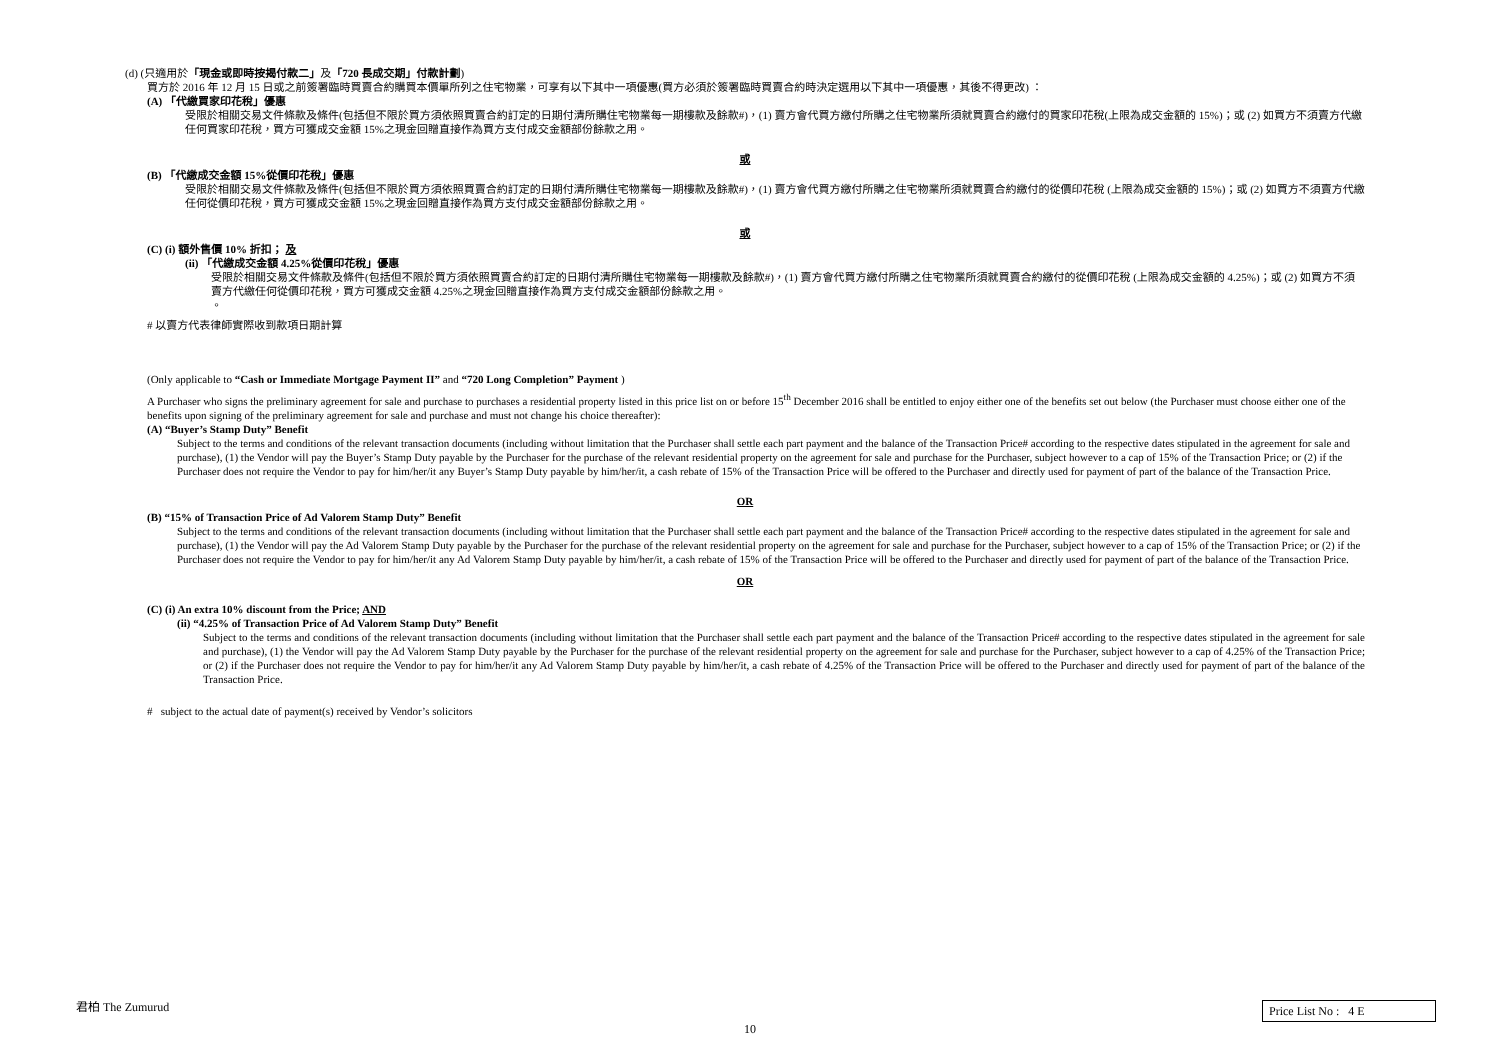(d) (只適用於「現金或即時按揭付款二」及「720 長成交期」付款計劃)
買方於 2016 年 12 月 15 日或之前簽署臨時買賣合約購買本價單所列之住宅物業，可享有以下其中一項優惠(買方必須於簽署臨時買賣合約時決定選用以下其中一項優惠，其後不得更改) ：
(A) 「代繳買家印花稅」優惠
受限於相關交易文件條款及條件(包括但不限於買方須依照買賣合約訂定的日期付清所購住宅物業每一期樓款及餘款#)，(1) 賣方會代買方繳付所購之住宅物業所須就買賣合約繳付的買家印花稅(上限為成交金額的 15%)；或 (2) 如買方不須賣方代繳任何買家印花稅，買方可獲成交金額 15%之現金回贈直接作為買方支付成交金額部份餘款之用。
或
(B) 「代繳成交金額 15%從價印花稅」優惠
受限於相關交易文件條款及條件(包括但不限於買方須依照買賣合約訂定的日期付清所購住宅物業每一期樓款及餘款#)，(1) 賣方會代買方繳付所購之住宅物業所須就買賣合約繳付的從價印花稅 (上限為成交金額的 15%)；或 (2) 如買方不須賣方代繳任何從價印花稅，買方可獲成交金額 15%之現金回贈直接作為買方支付成交金額部份餘款之用。
或
(C) (i) 額外售價 10% 折扣； 及
(ii) 「代繳成交金額 4.25%從價印花稅」優惠
受限於相關交易文件條款及條件(包括但不限於買方須依照買賣合約訂定的日期付清所購住宅物業每一期樓款及餘款#)，(1) 賣方會代買方繳付所購之住宅物業所須就買賣合約繳付的從價印花稅 (上限為成交金額的 4.25%)；或 (2) 如買方不須賣方代繳任何從價印花稅，買方可獲成交金額 4.25%之現金回贈直接作為買方支付成交金額部份餘款之用。
。
# 以賣方代表律師實際收到款項日期計算
(Only applicable to “Cash or Immediate Mortgage Payment II” and “720 Long Completion” Payment )
A Purchaser who signs the preliminary agreement for sale and purchase to purchases a residential property listed in this price list on or before 15<sup>th</sup> December 2016 shall be entitled to enjoy either one of the benefits set out below (the Purchaser must choose either one of the benefits upon signing of the preliminary agreement for sale and purchase and must not change his choice thereafter):
(A) “Buyer’s Stamp Duty” Benefit
Subject to the terms and conditions of the relevant transaction documents (including without limitation that the Purchaser shall settle each part payment and the balance of the Transaction Price# according to the respective dates stipulated in the agreement for sale and purchase), (1) the Vendor will pay the Buyer’s Stamp Duty payable by the Purchaser for the purchase of the relevant residential property on the agreement for sale and purchase for the Purchaser, subject however to a cap of 15% of the Transaction Price; or (2) if the Purchaser does not require the Vendor to pay for him/her/it any Buyer’s Stamp Duty payable by him/her/it, a cash rebate of 15% of the Transaction Price will be offered to the Purchaser and directly used for payment of part of the balance of the Transaction Price.
OR
(B) “15% of Transaction Price of Ad Valorem Stamp Duty” Benefit
Subject to the terms and conditions of the relevant transaction documents (including without limitation that the Purchaser shall settle each part payment and the balance of the Transaction Price# according to the respective dates stipulated in the agreement for sale and purchase), (1) the Vendor will pay the Ad Valorem Stamp Duty payable by the Purchaser for the purchase of the relevant residential property on the agreement for sale and purchase for the Purchaser, subject however to a cap of 15% of the Transaction Price; or (2) if the Purchaser does not require the Vendor to pay for him/her/it any Ad Valorem Stamp Duty payable by him/her/it, a cash rebate of 15% of the Transaction Price will be offered to the Purchaser and directly used for payment of part of the balance of the Transaction Price.
OR
(C) (i) An extra 10% discount from the Price; AND
(ii) “4.25% of Transaction Price of Ad Valorem Stamp Duty” Benefit
Subject to the terms and conditions of the relevant transaction documents (including without limitation that the Purchaser shall settle each part payment and the balance of the Transaction Price# according to the respective dates stipulated in the agreement for sale and purchase), (1) the Vendor will pay the Ad Valorem Stamp Duty payable by the Purchaser for the purchase of the relevant residential property on the agreement for sale and purchase for the Purchaser, subject however to a cap of 4.25% of the Transaction Price; or (2) if the Purchaser does not require the Vendor to pay for him/her/it any Ad Valorem Stamp Duty payable by him/her/it, a cash rebate of 4.25% of the Transaction Price will be offered to the Purchaser and directly used for payment of part of the balance of the Transaction Price.
# subject to the actual date of payment(s) received by Vendor’s solicitors
君柏 The Zumurud Price List No : 4 E
10